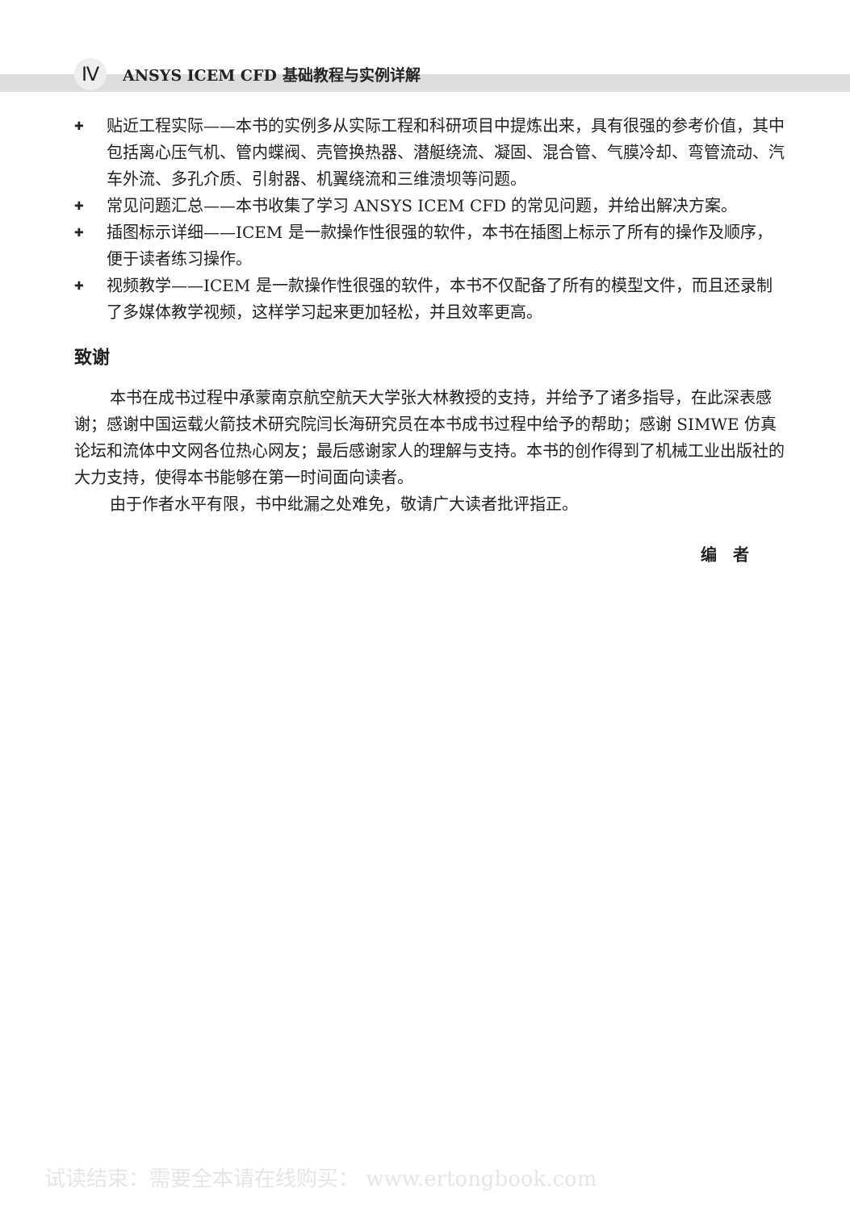Ⅳ ANSYS ICEM CFD 基础教程与实例详解
✚
贴近工程实际——本书的实例多从实际工程和科研项目中提炼出来，具有很强的参考价值，其中包括离心压气机、管内蝶阀、壳管换热器、潜艇绕流、凝固、混合管、气膜冷却、弯管流动、汽车外流、多孔介质、引射器、机翼绕流和三维溃坝等问题。
✚
常见问题汇总——本书收集了学习 ANSYS ICEM CFD 的常见问题，并给出解决方案。
✚
插图标示详细——ICEM 是一款操作性很强的软件，本书在插图上标示了所有的操作及顺序，便于读者练习操作。
✚
视频教学——ICEM 是一款操作性很强的软件，本书不仅配备了所有的模型文件，而且还录制了多媒体教学视频，这样学习起来更加轻松，并且效率更高。
致谢
本书在成书过程中承蒙南京航空航天大学张大林教授的支持，并给予了诸多指导，在此深表感谢；感谢中国运载火箭技术研究院闫长海研究员在本书成书过程中给予的帮助；感谢 SIMWE 仿真论坛和流体中文网各位热心网友；最后感谢家人的理解与支持。本书的创作得到了机械工业出版社的大力支持，使得本书能够在第一时间面向读者。
由于作者水平有限，书中纰漏之处难免，敬请广大读者批评指正。
编　者
试读结束：需要全本请在线购买： www.ertongbook.com